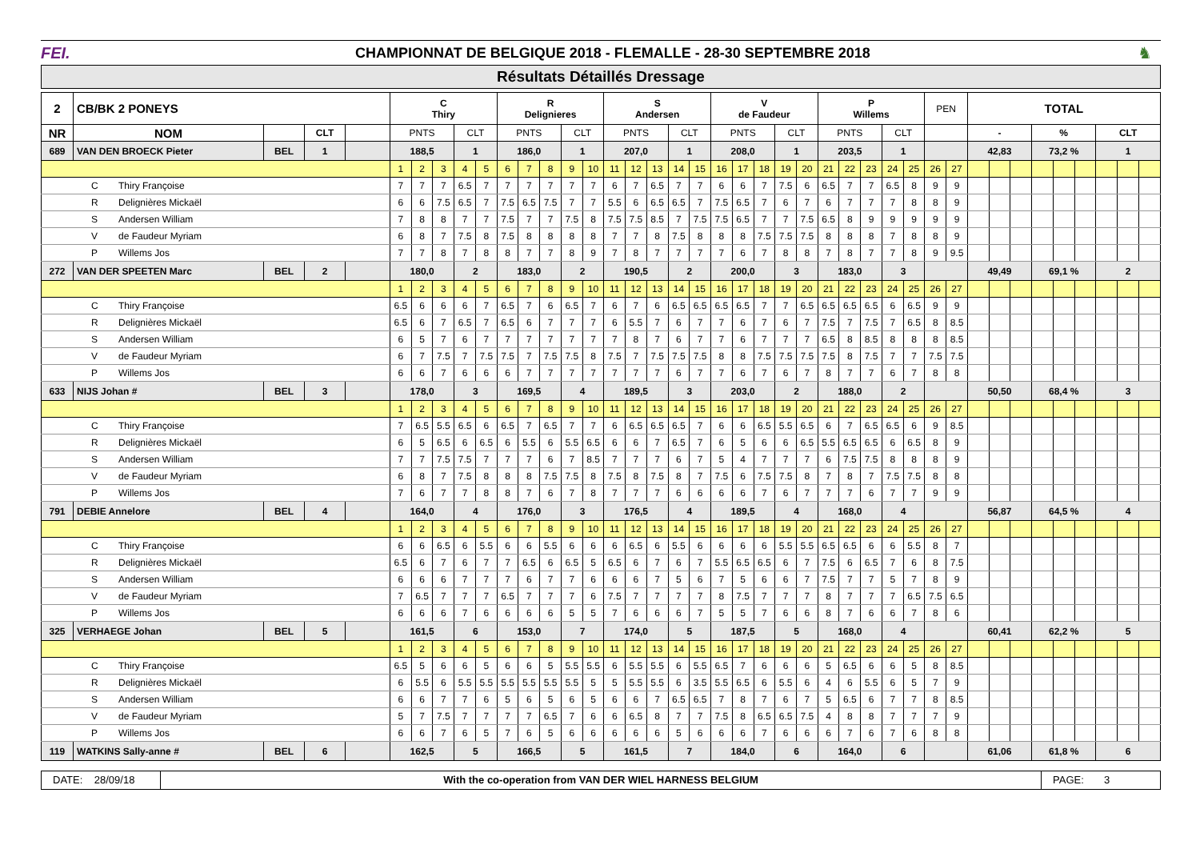FEI.
CHAMPIONNAT DE BELGIQUE 2018 - FLEMALLE - 28-30 SEPTEMBRE 2018
♞
Résultats Détaillés Dressage
| 2 | CB/BK 2 PONEYS | | | | C Thiry | | | | | R Delignieres | | | | | S Andersen | | | | | V de Faudeur | | | | | P Willems | | | | | PEN | | TOTAL | | | | | | | | |
| --- | --- | --- | --- | --- | --- | --- | --- | --- | --- | --- | --- | --- | --- | --- | --- | --- | --- | --- | --- | --- | --- | --- | --- | --- | --- | --- | --- | --- | --- | --- | --- | --- | --- | --- | --- | --- | --- | --- | --- | --- |
| NR | NOM | | CLT | | PNTS | | | CLT | | PNTS | | | CLT | | PNTS | | | CLT | | PNTS | | | CLT | | PNTS | | | CLT | | | | - | | | % | | | CLT | | |
| 689 | VAN DEN BROECK Pieter | BEL | 1 | | 188,5 | | | 1 | | 186,0 | | | 1 | | 207,0 | | | 1 | | 208,0 | | | 1 | | 203,5 | | | 1 | | | | 42,83 | | | 73,2 % | | | 1 | | |
| | | | | | 1 | 2 | 3 | 4 | 5 | 6 | 7 | 8 | 9 | 10 | 11 | 12 | 13 | 14 | 15 | 16 | 17 | 18 | 19 | 20 | 21 | 22 | 23 | 24 | 25 | 26 | 27 | | | | | | | | | |
| C Thiry Françoise | | | | | 7 | 7 | 7 | 6.5 | 7 | 7 | 7 | 7 | 7 | 7 | 6 | 7 | 6.5 | 7 | 7 | 6 | 6 | 7 | 7.5 | 6 | 6.5 | 7 | 7 | 6.5 | 8 | 9 | 9 | | | | | | | | | |
| R Delignières Mickaël | | | | | 6 | 6 | 7.5 | 6.5 | 7 | 7.5 | 6.5 | 7.5 | 7 | 7 | 5.5 | 6 | 6.5 | 6.5 | 7 | 7.5 | 6.5 | 7 | 6 | 7 | 6 | 7 | 7 | 7 | 8 | 8 | 9 | | | | | | | | | |
| S Andersen William | | | | | 7 | 8 | 8 | 7 | 7 | 7.5 | 7 | 7 | 7.5 | 8 | 7.5 | 7.5 | 8.5 | 7 | 7.5 | 7.5 | 6.5 | 7 | 7 | 7.5 | 6.5 | 8 | 9 | 9 | 9 | 9 | 9 | | | | | | | | | |
| V de Faudeur Myriam | | | | | 6 | 8 | 7 | 7.5 | 8 | 7.5 | 8 | 8 | 8 | 8 | 7 | 7 | 8 | 7.5 | 8 | 8 | 8 | 7.5 | 7.5 | 7.5 | 8 | 8 | 8 | 7 | 8 | 8 | 9 | | | | | | | | | |
| P Willems Jos | | | | | 7 | 7 | 8 | 7 | 8 | 8 | 7 | 7 | 8 | 9 | 7 | 8 | 7 | 7 | 7 | 7 | 6 | 7 | 8 | 8 | 7 | 8 | 7 | 7 | 8 | 9 | 9.5 | | | | | | | | | |
| 272 | VAN DER SPEETEN Marc | BEL | 2 | | 180,0 | | | 2 | | 183,0 | | | 2 | | 190,5 | | | 2 | | 200,0 | | | 3 | | 183,0 | | | 3 | | | | 49,49 | | | 69,1 % | | | 2 | | |
| | | | | | 1 | 2 | 3 | 4 | 5 | 6 | 7 | 8 | 9 | 10 | 11 | 12 | 13 | 14 | 15 | 16 | 17 | 18 | 19 | 20 | 21 | 22 | 23 | 24 | 25 | 26 | 27 | | | | | | | | | |
| C Thiry Françoise | | | | | 6.5 | 6 | 6 | 6 | 7 | 6.5 | 7 | 6 | 6.5 | 7 | 6 | 7 | 6 | 6.5 | 6.5 | 6.5 | 6.5 | 7 | 7 | 6.5 | 6.5 | 6.5 | 6.5 | 6 | 6.5 | 9 | 9 | | | | | | | | | |
| R Delignières Mickaël | | | | | 6.5 | 6 | 7 | 6.5 | 7 | 6.5 | 6 | 7 | 7 | 7 | 6 | 5.5 | 7 | 6 | 7 | 7 | 6 | 7 | 6 | 7 | 7.5 | 7 | 7.5 | 7 | 6.5 | 8 | 8.5 | | | | | | | | | |
| S Andersen William | | | | | 6 | 5 | 7 | 6 | 7 | 7 | 7 | 7 | 7 | 7 | 7 | 8 | 7 | 6 | 7 | 7 | 6 | 7 | 7 | 7 | 6.5 | 8 | 8.5 | 8 | 8 | 8 | 8.5 | | | | | | | | | |
| V de Faudeur Myriam | | | | | 6 | 7 | 7.5 | 7 | 7.5 | 7.5 | 7 | 7.5 | 7.5 | 8 | 7.5 | 7 | 7.5 | 7.5 | 7.5 | 8 | 8 | 7.5 | 7.5 | 7.5 | 7.5 | 8 | 7.5 | 7 | 7 | 7.5 | 7.5 | | | | | | | | | |
| P Willems Jos | | | | | 6 | 6 | 7 | 6 | 6 | 6 | 7 | 7 | 7 | 7 | 7 | 7 | 7 | 6 | 7 | 7 | 6 | 7 | 6 | 7 | 8 | 7 | 7 | 6 | 7 | 8 | 8 | | | | | | | | | |
| 633 | NIJS Johan # | BEL | 3 | | 178,0 | | | 3 | | 169,5 | | | 4 | | 189,5 | | | 3 | | 203,0 | | | 2 | | 188,0 | | | 2 | | | | 50,50 | | | 68,4 % | | | 3 | | |
| | | | | | 1 | 2 | 3 | 4 | 5 | 6 | 7 | 8 | 9 | 10 | 11 | 12 | 13 | 14 | 15 | 16 | 17 | 18 | 19 | 20 | 21 | 22 | 23 | 24 | 25 | 26 | 27 | | | | | | | | | |
| C Thiry Françoise | | | | | 7 | 6.5 | 5.5 | 6.5 | 6 | 6.5 | 7 | 6.5 | 7 | 7 | 6 | 6.5 | 6.5 | 6.5 | 7 | 6 | 6 | 6.5 | 5.5 | 6.5 | 6 | 7 | 6.5 | 6.5 | 6 | 9 | 8.5 | | | | | | | | | |
| R Delignières Mickaël | | | | | 6 | 5 | 6.5 | 6 | 6.5 | 6 | 5.5 | 6 | 5.5 | 6.5 | 6 | 6 | 7 | 6.5 | 7 | 6 | 5 | 6 | 6 | 6.5 | 5.5 | 6.5 | 6.5 | 6 | 6.5 | 8 | 9 | | | | | | | | | |
| S Andersen William | | | | | 7 | 7 | 7.5 | 7.5 | 7 | 7 | 7 | 6 | 7 | 8.5 | 7 | 7 | 7 | 6 | 7 | 5 | 4 | 7 | 7 | 7 | 6 | 7.5 | 7.5 | 8 | 8 | 8 | 9 | | | | | | | | | |
| V de Faudeur Myriam | | | | | 6 | 8 | 7 | 7.5 | 8 | 8 | 8 | 7.5 | 7.5 | 8 | 7.5 | 8 | 7.5 | 8 | 7 | 7.5 | 6 | 7.5 | 7.5 | 8 | 7 | 8 | 7 | 7.5 | 7.5 | 8 | 8 | | | | | | | | | |
| P Willems Jos | | | | | 7 | 6 | 7 | 7 | 8 | 8 | 7 | 6 | 7 | 8 | 7 | 7 | 7 | 6 | 6 | 6 | 6 | 7 | 6 | 7 | 7 | 7 | 6 | 7 | 7 | 9 | 9 | | | | | | | | | |
| 791 | DEBIE Annelore | BEL | 4 | | 164,0 | | | 4 | | 176,0 | | | 3 | | 176,5 | | | 4 | | 189,5 | | | 4 | | 168,0 | | | 4 | | | | 56,87 | | | 64,5 % | | | 4 | | |
| | | | | | 1 | 2 | 3 | 4 | 5 | 6 | 7 | 8 | 9 | 10 | 11 | 12 | 13 | 14 | 15 | 16 | 17 | 18 | 19 | 20 | 21 | 22 | 23 | 24 | 25 | 26 | 27 | | | | | | | | | |
| C Thiry Françoise | | | | | 6 | 6 | 6.5 | 6 | 5.5 | 6 | 6 | 5.5 | 6 | 6 | 6 | 6.5 | 6 | 5.5 | 6 | 6 | 6 | 6 | 5.5 | 5.5 | 6.5 | 6.5 | 6 | 6 | 5.5 | 8 | 7 | | | | | | | | | |
| R Delignières Mickaël | | | | | 6.5 | 6 | 7 | 6 | 7 | 7 | 6.5 | 6 | 6.5 | 5 | 6.5 | 6 | 7 | 6 | 7 | 5.5 | 6.5 | 6.5 | 6 | 7 | 7.5 | 6 | 6.5 | 7 | 6 | 8 | 7.5 | | | | | | | | | |
| S Andersen William | | | | | 6 | 6 | 6 | 7 | 7 | 7 | 6 | 7 | 7 | 6 | 6 | 6 | 7 | 5 | 6 | 7 | 5 | 6 | 6 | 7 | 7.5 | 7 | 7 | 5 | 7 | 8 | 9 | | | | | | | | | |
| V de Faudeur Myriam | | | | | 7 | 6.5 | 7 | 7 | 7 | 6.5 | 7 | 7 | 7 | 6 | 7.5 | 7 | 7 | 7 | 7 | 8 | 7.5 | 7 | 7 | 7 | 8 | 7 | 7 | 7 | 6.5 | 7.5 | 6.5 | | | | | | | | | |
| P Willems Jos | | | | | 6 | 6 | 6 | 7 | 6 | 6 | 6 | 6 | 5 | 5 | 7 | 6 | 6 | 6 | 7 | 5 | 5 | 7 | 6 | 6 | 8 | 7 | 6 | 6 | 7 | 8 | 6 | | | | | | | | | |
| 325 | VERHAEGE Johan | BEL | 5 | | 161,5 | | | 6 | | 153,0 | | | 7 | | 174,0 | | | 5 | | 187,5 | | | 5 | | 168,0 | | | 4 | | | | 60,41 | | | 62,2 % | | | 5 | | |
| | | | | | 1 | 2 | 3 | 4 | 5 | 6 | 7 | 8 | 9 | 10 | 11 | 12 | 13 | 14 | 15 | 16 | 17 | 18 | 19 | 20 | 21 | 22 | 23 | 24 | 25 | 26 | 27 | | | | | | | | | |
| C Thiry Françoise | | | | | 6.5 | 5 | 6 | 6 | 5 | 6 | 6 | 5 | 5.5 | 5.5 | 6 | 5.5 | 5.5 | 6 | 5.5 | 6.5 | 7 | 6 | 6 | 6 | 5 | 6.5 | 6 | 6 | 5 | 8 | 8.5 | | | | | | | | | |
| R Delignières Mickaël | | | | | 6 | 5.5 | 6 | 5.5 | 5.5 | 5.5 | 5.5 | 5.5 | 5.5 | 5 | 5 | 5.5 | 5.5 | 6 | 3.5 | 5.5 | 6.5 | 6 | 5.5 | 6 | 4 | 6 | 5.5 | 6 | 5 | 7 | 9 | | | | | | | | | |
| S Andersen William | | | | | 6 | 6 | 7 | 7 | 6 | 5 | 6 | 5 | 6 | 5 | 6 | 6 | 7 | 6.5 | 6.5 | 7 | 8 | 7 | 6 | 7 | 5 | 6.5 | 6 | 7 | 7 | 8 | 8.5 | | | | | | | | | |
| V de Faudeur Myriam | | | | | 5 | 7 | 7.5 | 7 | 7 | 7 | 7 | 6.5 | 7 | 6 | 6 | 6.5 | 8 | 7 | 7 | 7.5 | 8 | 6.5 | 6.5 | 7.5 | 4 | 8 | 8 | 7 | 7 | 7 | 9 | | | | | | | | | |
| P Willems Jos | | | | | 6 | 6 | 7 | 6 | 5 | 7 | 6 | 5 | 6 | 6 | 6 | 6 | 6 | 5 | 6 | 6 | 6 | 7 | 6 | 6 | 6 | 7 | 6 | 7 | 6 | 8 | 8 | | | | | | | | | |
| 119 | WATKINS Sally-anne # | BEL | 6 | | 162,5 | | | 5 | | 166,5 | | | 5 | | 161,5 | | | 7 | | 184,0 | | | 6 | | 164,0 | | | 6 | | | | 61,06 | | | 61,8 % | | | 6 | | |
DATE: 28/09/18
With the co-operation from VAN DER WIEL HARNESS BELGIUM
PAGE: 3